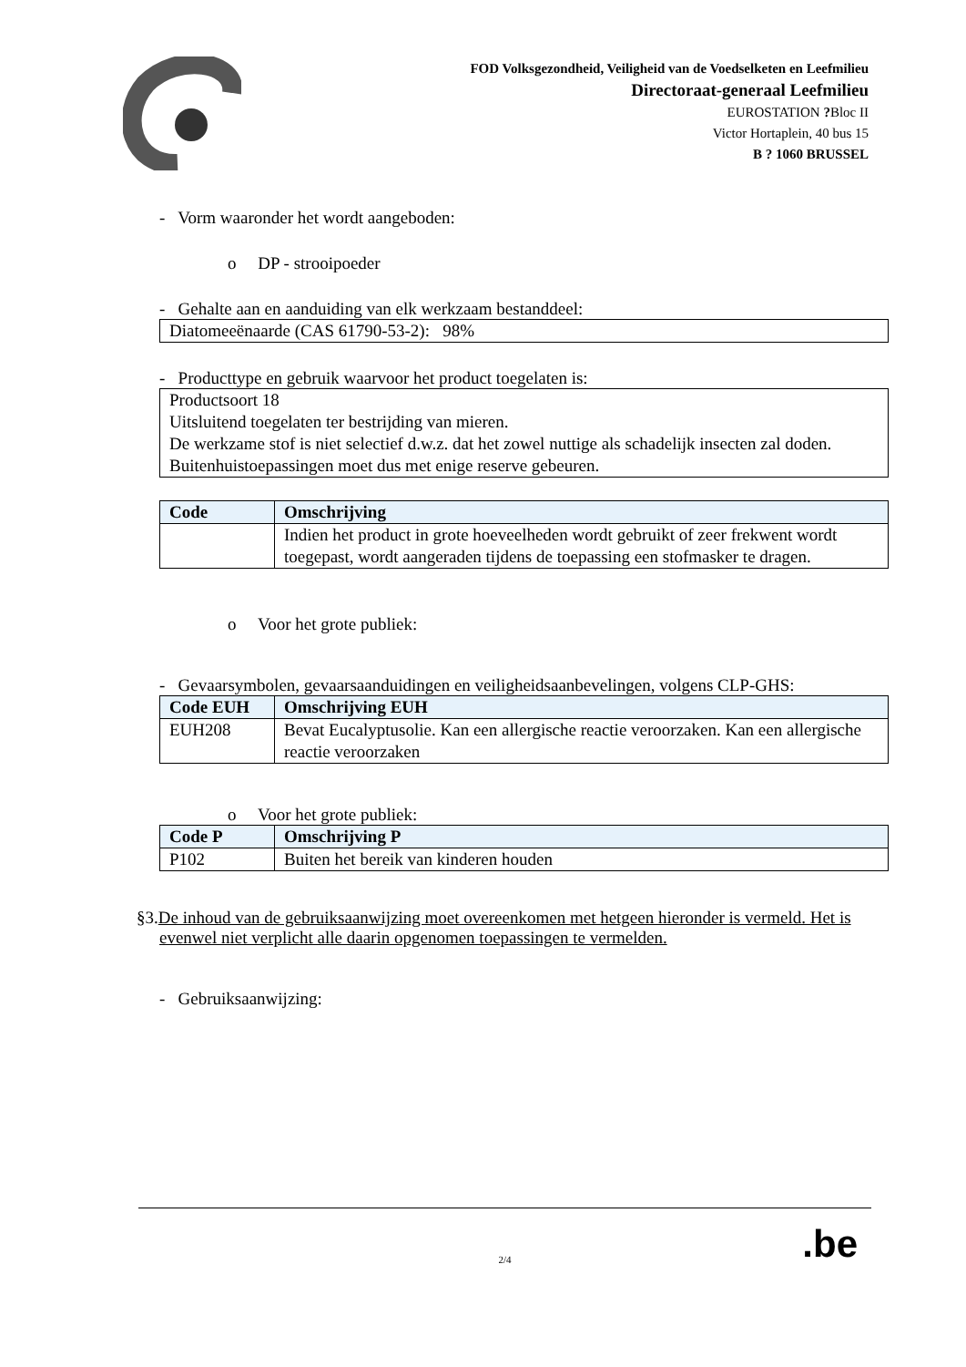FOD Volksgezondheid, Veiligheid van de Voedselketen en Leefmilieu
Directoraat-generaal Leefmilieu
EUROSTATION ?Bloc II
Victor Hortaplein, 40 bus 15
B ? 1060 BRUSSEL
- Vorm waaronder het wordt aangeboden:
o DP - strooipoeder
- Gehalte aan en aanduiding van elk werkzaam bestanddeel:
Diatomeeënaarde (CAS 61790-53-2): 98%
- Producttype en gebruik waarvoor het product toegelaten is:
Productsoort 18
Uitsluitend toegelaten ter bestrijding van mieren.
De werkzame stof is niet selectief d.w.z. dat het zowel nuttige als schadelijk insecten zal doden.
Buitenhuistoepassingen moet dus met enige reserve gebeuren.
| Code | Omschrijving |
| --- | --- |
| | Indien het product in grote hoeveelheden wordt gebruikt of zeer frekwent wordt toegepast, wordt aangeraden tijdens de toepassing een stofmasker te dragen. |
o Voor het grote publiek:
- Gevaarsymbolen, gevaarsaanduidingen en veiligheidsaanbevelingen, volgens CLP-GHS:
| Code EUH | Omschrijving EUH |
| --- | --- |
| EUH208 | Bevat Eucalyptusolie. Kan een allergische reactie veroorzaken. Kan een allergische reactie veroorzaken |
o Voor het grote publiek:
| Code P | Omschrijving P |
| --- | --- |
| P102 | Buiten het bereik van kinderen houden |
§3.De inhoud van de gebruiksaanwijzing moet overeenkomen met hetgeen hieronder is vermeld. Het is evenwel niet verplicht alle daarin opgenomen toepassingen te vermelden.
- Gebruiksaanwijzing:
2/4
.be